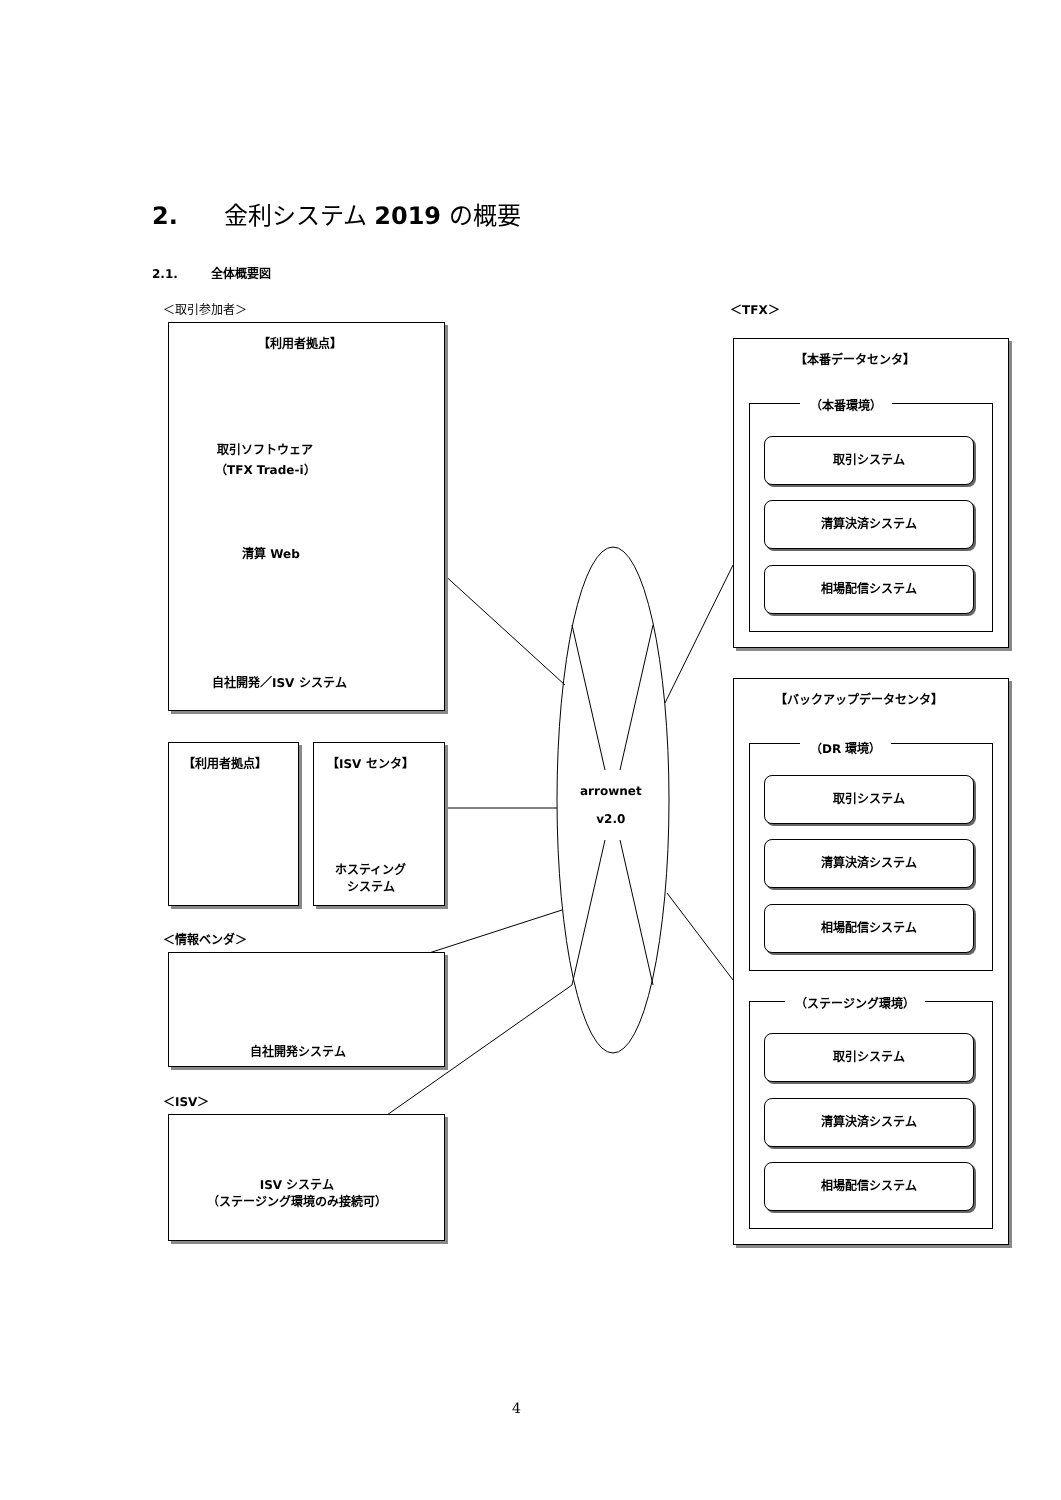2. 金利システム 2019 の概要
2.1. 全体概要図
＜取引参加者＞ ＜TFX＞
【利用者拠点】
取引ソフトウェア
（TFX Trade-i）
清算 Web
自社開発／ISV システム
【利用者拠点】 【ISV センタ】
ホスティング
システム
＜情報ベンダ＞
自社開発システム
＜ISV＞
ISV システム
（ステージング環境のみ接続可）
arrownet
v2.0
【本番データセンタ】
（本番環境）
取引システム
清算決済システム
相場配信システム
【バックアップデータセンタ】
（DR 環境）
取引システム
清算決済システム
相場配信システム
（ステージング環境）
取引システム
清算決済システム
相場配信システム
4